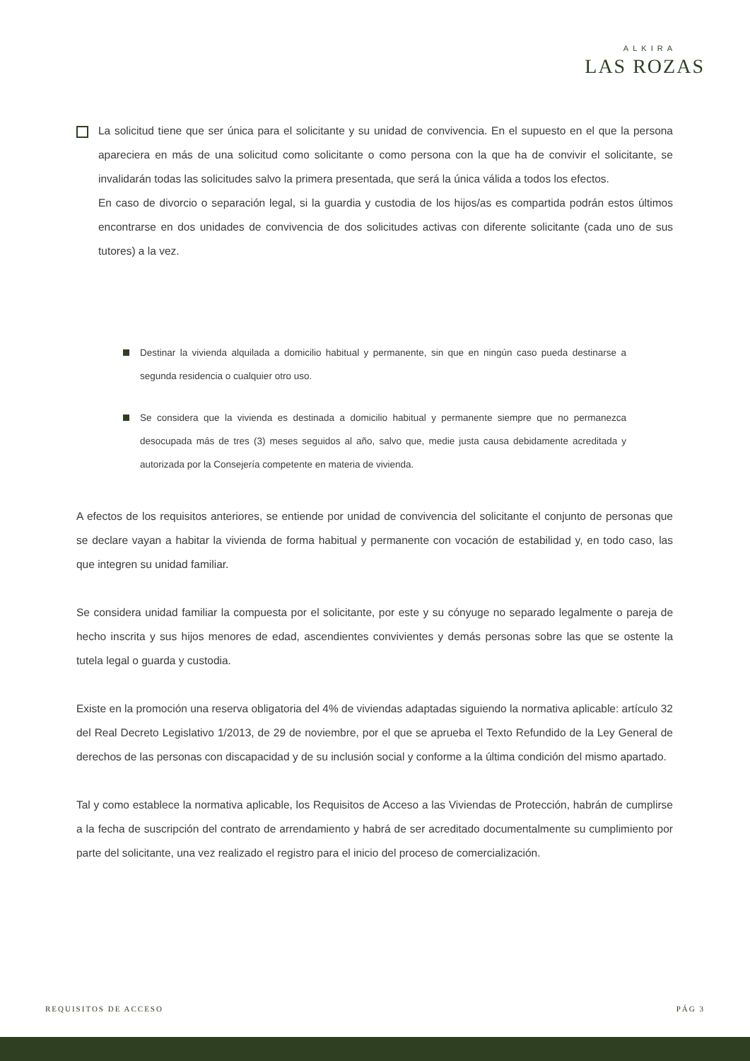ALKIRA
LAS ROZAS
La solicitud tiene que ser única para el solicitante y su unidad de convivencia. En el supuesto en el que la persona apareciera en más de una solicitud como solicitante o como persona con la que ha de convivir el solicitante, se invalidarán todas las solicitudes salvo la primera presentada, que será la única válida a todos los efectos.
En caso de divorcio o separación legal, si la guardia y custodia de los hijos/as es compartida podrán estos últimos encontrarse en dos unidades de convivencia de dos solicitudes activas con diferente solicitante (cada uno de sus tutores) a la vez.
Destinar la vivienda alquilada a domicilio habitual y permanente, sin que en ningún caso pueda destinarse a segunda residencia o cualquier otro uso.
Se considera que la vivienda es destinada a domicilio habitual y permanente siempre que no permanezca desocupada más de tres (3) meses seguidos al año, salvo que, medie justa causa debidamente acreditada y autorizada por la Consejería competente en materia de vivienda.
A efectos de los requisitos anteriores, se entiende por unidad de convivencia del solicitante el conjunto de personas que se declare vayan a habitar la vivienda de forma habitual y permanente con vocación de estabilidad y, en todo caso, las que integren su unidad familiar.
Se considera unidad familiar la compuesta por el solicitante, por este y su cónyuge no separado legalmente o pareja de hecho inscrita y sus hijos menores de edad, ascendientes convivientes y demás personas sobre las que se ostente la tutela legal o guarda y custodia.
Existe en la promoción una reserva obligatoria del 4% de viviendas adaptadas siguiendo la normativa aplicable: artículo 32 del Real Decreto Legislativo 1/2013, de 29 de noviembre, por el que se aprueba el Texto Refundido de la Ley General de derechos de las personas con discapacidad y de su inclusión social y conforme a la última condición del mismo apartado.
Tal y como establece la normativa aplicable, los Requisitos de Acceso a las Viviendas de Protección, habrán de cumplirse a la fecha de suscripción del contrato de arrendamiento y habrá de ser acreditado documentalmente su cumplimiento por parte del solicitante, una vez realizado el registro para el inicio del proceso de comercialización.
REQUISITOS DE ACCESO PÁG 3